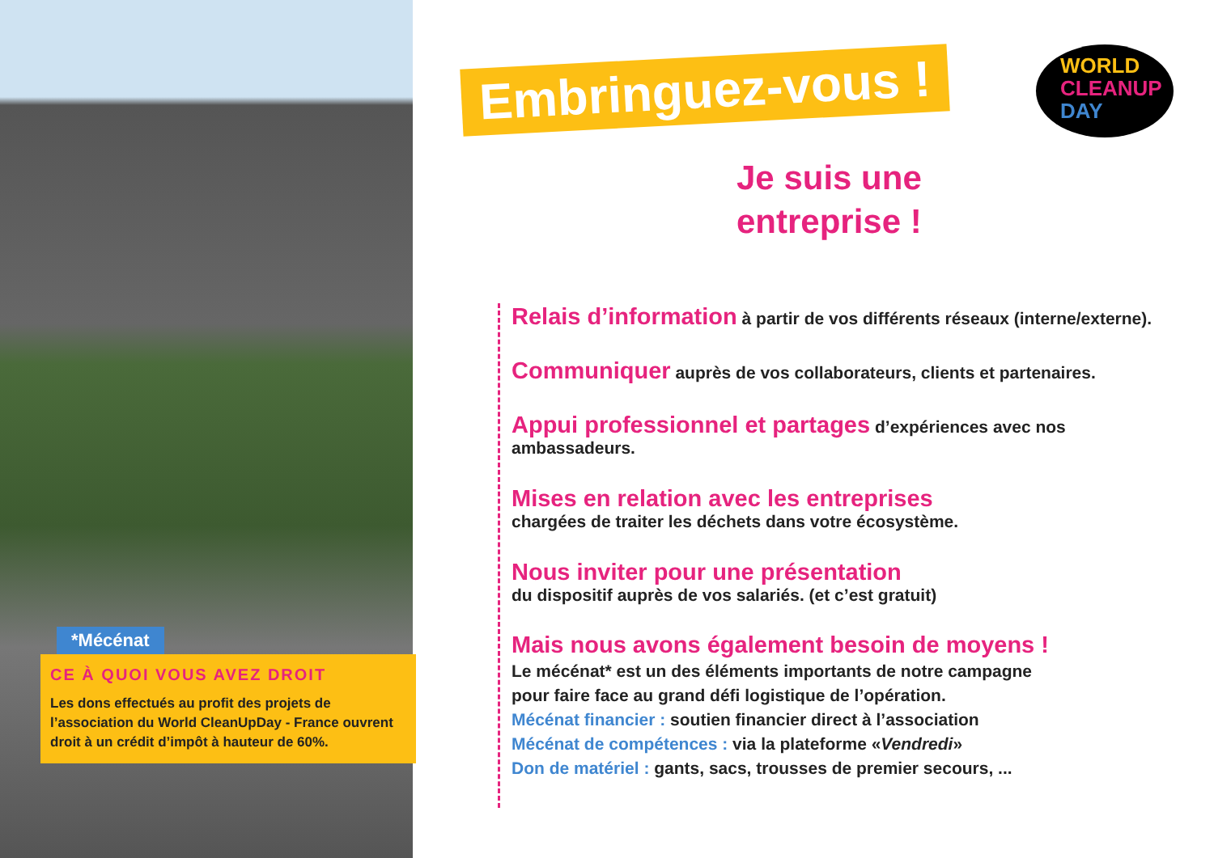*Mécénat
CE À QUOI VOUS AVEZ DROIT
Les dons effectués au profit des projets de l’association du World CleanUpDay - France ouvrent droit à un crédit d’impôt à hauteur de 60%.
Embringuez-vous !
Je suis une
entreprise !
WORLD
CLEANUP
DAY
Relais d’information à partir de vos différents réseaux (interne/externe).
Communiquer auprès de vos collaborateurs, clients et partenaires.
Appui professionnel et partages d’expériences avec nos ambassadeurs.
Mises en relation avec les entreprises
chargées de traiter les déchets dans votre écosystème.
Nous inviter pour une présentation
du dispositif auprès de vos salariés. (et c’est gratuit)
Mais nous avons également besoin de moyens !
Le mécénat* est un des éléments importants de notre campagne
pour faire face au grand défi logistique de l’opération.
Mécénat financier : soutien financier direct à l’association
Mécénat de compétences : via la plateforme «Vendredi»
Don de matériel : gants, sacs, trousses de premier secours, ...